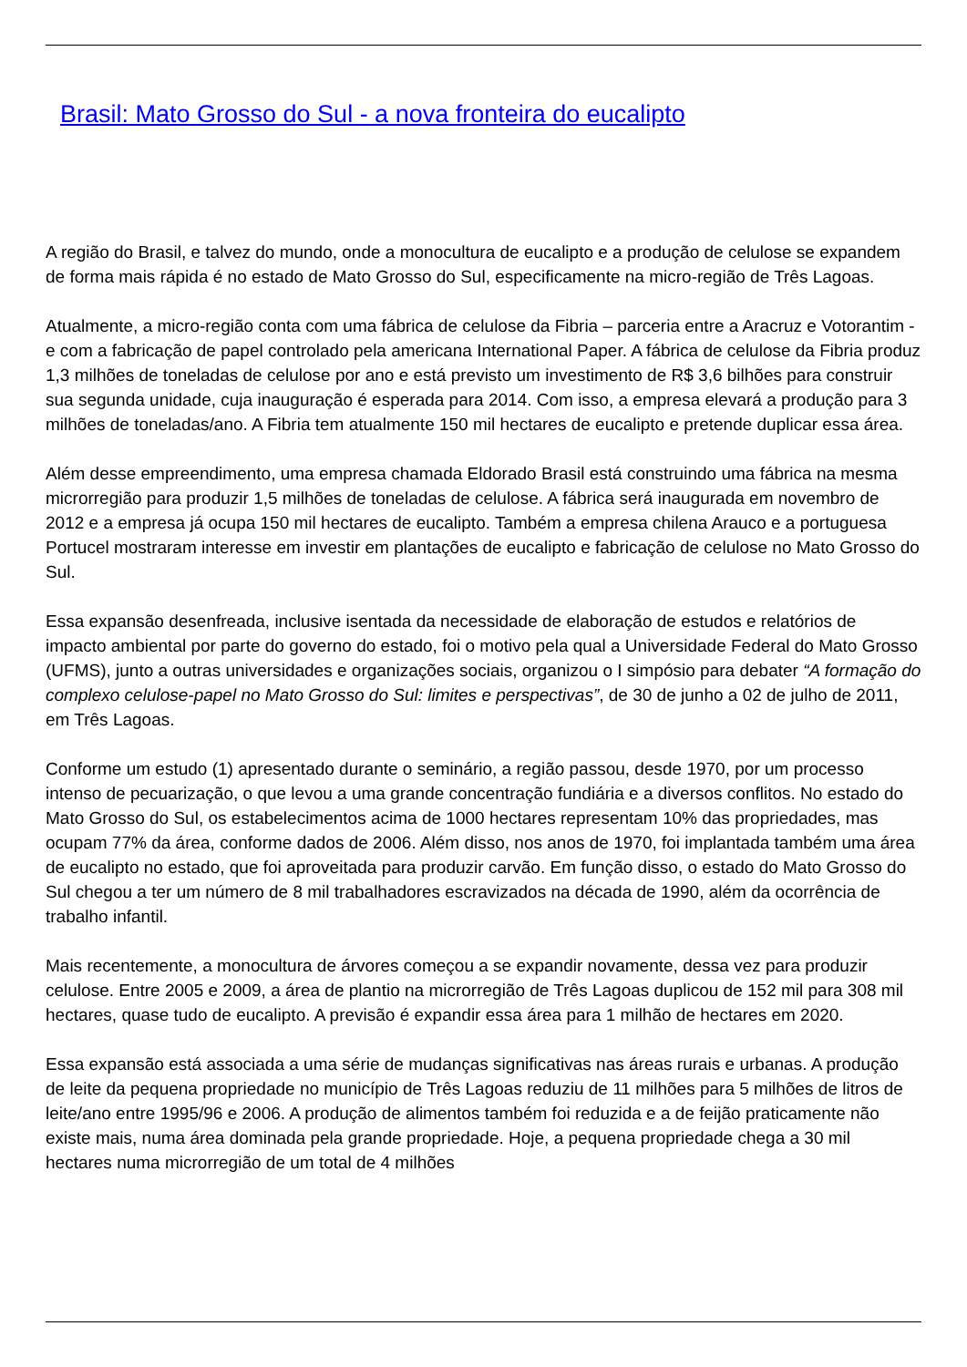Brasil: Mato Grosso do Sul - a nova fronteira do eucalipto
A região do Brasil, e talvez do mundo, onde a monocultura de eucalipto e a produção de celulose se expandem de forma mais rápida é no estado de Mato Grosso do Sul, especificamente na micro-região de Três Lagoas.
Atualmente, a micro-região conta com uma fábrica de celulose da Fibria – parceria entre a Aracruz e Votorantim - e com a fabricação de papel controlado pela americana International Paper. A fábrica de celulose da Fibria produz 1,3 milhões de toneladas de celulose por ano e está previsto um investimento de R$ 3,6 bilhões para construir sua segunda unidade, cuja inauguração é esperada para 2014. Com isso, a empresa elevará a produção para 3 milhões de toneladas/ano. A Fibria tem atualmente 150 mil hectares de eucalipto e pretende duplicar essa área.
Além desse empreendimento, uma empresa chamada Eldorado Brasil está construindo uma fábrica na mesma microrregião para produzir 1,5 milhões de toneladas de celulose. A fábrica será inaugurada em novembro de 2012 e a empresa já ocupa 150 mil hectares de eucalipto. Também a empresa chilena Arauco e a portuguesa Portucel mostraram interesse em investir em plantações de eucalipto e fabricação de celulose no Mato Grosso do Sul.
Essa expansão desenfreada, inclusive isentada da necessidade de elaboração de estudos e relatórios de impacto ambiental por parte do governo do estado, foi o motivo pela qual a Universidade Federal do Mato Grosso (UFMS), junto a outras universidades e organizações sociais, organizou o I simpósio para debater “A formação do complexo celulose-papel no Mato Grosso do Sul: limites e perspectivas”, de 30 de junho a 02 de julho de 2011, em Três Lagoas.
Conforme um estudo (1) apresentado durante o seminário, a região passou, desde 1970, por um processo intenso de pecuarização, o que levou a uma grande concentração fundiária e a diversos conflitos. No estado do Mato Grosso do Sul, os estabelecimentos acima de 1000 hectares representam 10% das propriedades, mas ocupam 77% da área, conforme dados de 2006. Além disso, nos anos de 1970, foi implantada também uma área de eucalipto no estado, que foi aproveitada para produzir carvão. Em função disso, o estado do Mato Grosso do Sul chegou a ter um número de 8 mil trabalhadores escravizados na década de 1990, além da ocorrência de trabalho infantil.
Mais recentemente, a monocultura de árvores começou a se expandir novamente, dessa vez para produzir celulose. Entre 2005 e 2009, a área de plantio na microrregião de Três Lagoas duplicou de 152 mil para 308 mil hectares, quase tudo de eucalipto. A previsão é expandir essa área para 1 milhão de hectares em 2020.
Essa expansão está associada a uma série de mudanças significativas nas áreas rurais e urbanas. A produção de leite da pequena propriedade no município de Três Lagoas reduziu de 11 milhões para 5 milhões de litros de leite/ano entre 1995/96 e 2006. A produção de alimentos também foi reduzida e a de feijão praticamente não existe mais, numa área dominada pela grande propriedade. Hoje, a pequena propriedade chega a 30 mil hectares numa microrregião de um total de 4 milhões